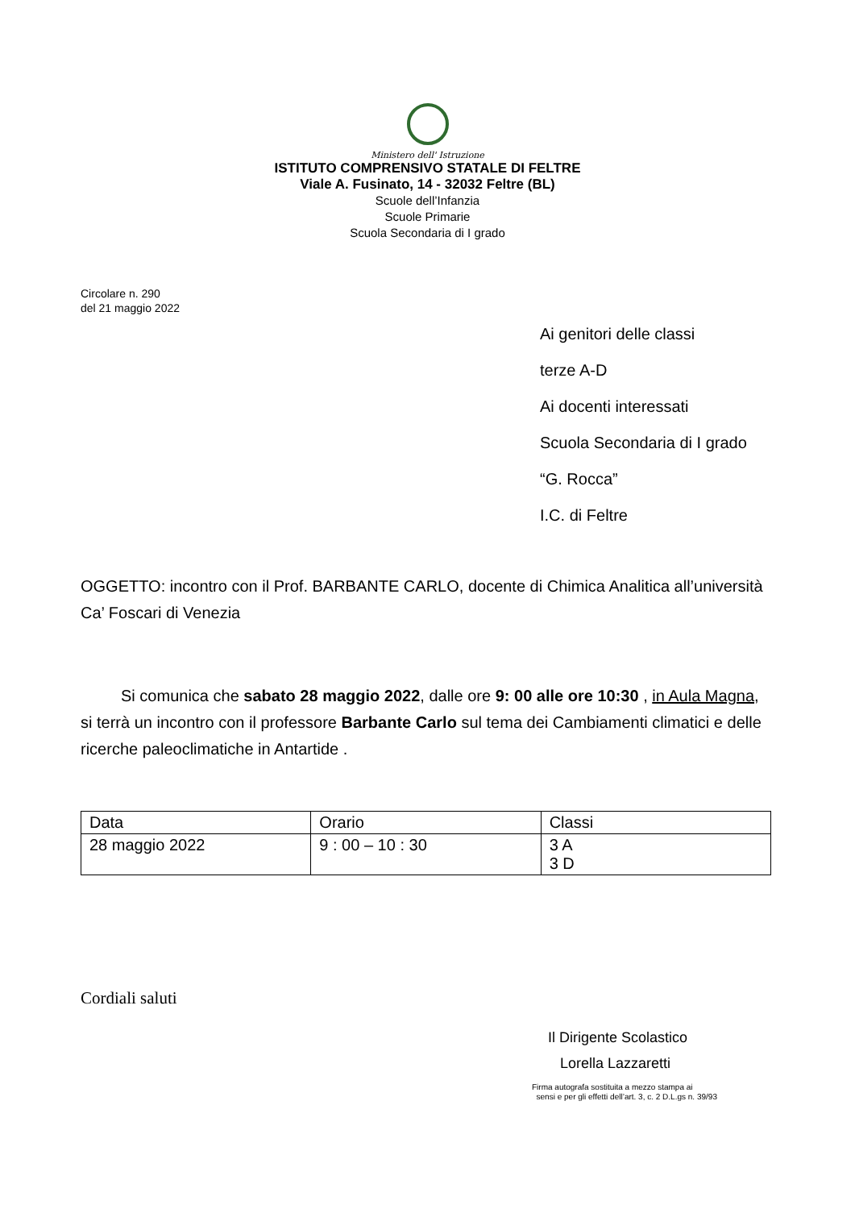Ministero dell' Istruzione
ISTITUTO COMPRENSIVO STATALE DI FELTRE
Viale A. Fusinato, 14 - 32032 Feltre (BL)
Scuole dell’Infanzia
Scuole Primarie
Scuola Secondaria di I grado
Circolare n. 290
del 21 maggio 2022
Ai genitori delle classi
terze A-D
Ai docenti interessati
Scuola Secondaria di I grado
“G. Rocca”
I.C. di Feltre
OGGETTO: incontro con il Prof. BARBANTE CARLO, docente di Chimica Analitica all’università Ca’ Foscari di Venezia
Si comunica che sabato 28 maggio 2022, dalle ore 9: 00 alle ore 10:30 , in Aula Magna, si terrà un incontro con il professore Barbante Carlo sul tema dei Cambiamenti climatici e delle ricerche paleoclimatiche in Antartide .
| Data | Orario | Classi |
| 28 maggio 2022 | 9 : 00 – 10 : 30 | 3 A 3 D |
Cordiali saluti
Il Dirigente Scolastico
Lorella Lazzaretti
Firma autografa sostituita a mezzo stampa ai
sensi e per gli effetti dell’art. 3, c. 2 D.L.gs n. 39/93